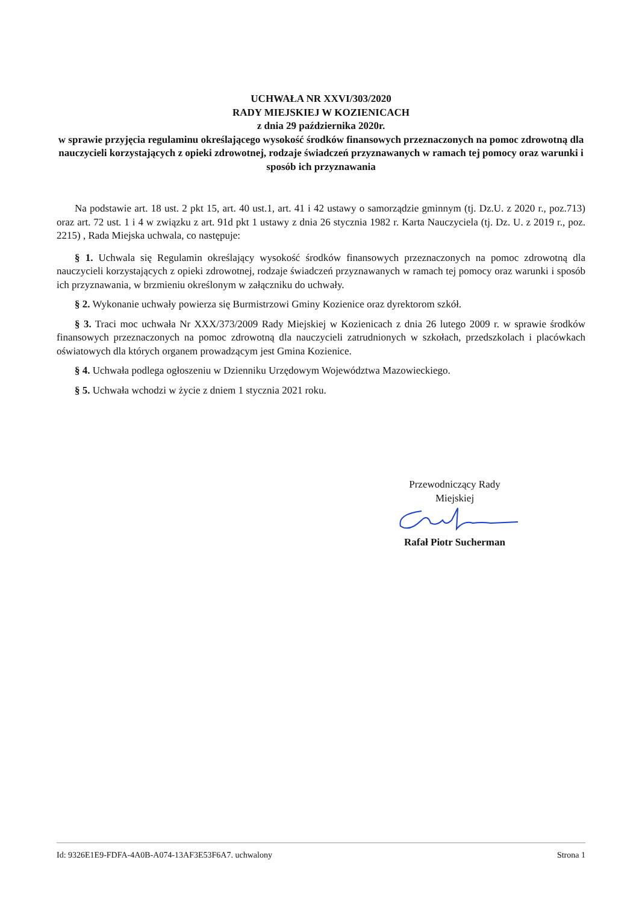UCHWAŁA NR XXVI/303/2020
RADY MIEJSKIEJ W KOZIENICACH
z dnia 29 października 2020r.
w sprawie przyjęcia regulaminu określającego wysokość środków finansowych przeznaczonych na pomoc zdrowotną dla nauczycieli korzystających z opieki zdrowotnej, rodzaje świadczeń przyznawanych w ramach tej pomocy oraz warunki i sposób ich przyznawania
Na podstawie art. 18 ust. 2 pkt 15, art. 40 ust.1, art. 41 i 42 ustawy o samorządzie gminnym (tj. Dz.U. z 2020 r., poz.713) oraz art. 72 ust. 1 i 4 w związku z art. 91d pkt 1 ustawy z dnia 26 stycznia 1982 r. Karta Nauczyciela (tj. Dz. U. z 2019 r., poz. 2215) , Rada Miejska uchwala, co następuje:
§ 1. Uchwala się Regulamin określający wysokość środków finansowych przeznaczonych na pomoc zdrowotną dla nauczycieli korzystających z opieki zdrowotnej, rodzaje świadczeń przyznawanych w ramach tej pomocy oraz warunki i sposób ich przyznawania, w brzmieniu określonym w załączniku do uchwały.
§ 2. Wykonanie uchwały powierza się Burmistrzowi Gminy Kozienice oraz dyrektorom szkół.
§ 3. Traci moc uchwała Nr XXX/373/2009 Rady Miejskiej w Kozienicach z dnia 26 lutego 2009 r. w sprawie środków finansowych przeznaczonych na pomoc zdrowotną dla nauczycieli zatrudnionych w szkołach, przedszkolach i placówkach oświatowych dla których organem prowadzącym jest Gmina Kozienice.
§ 4. Uchwała podlega ogłoszeniu w Dzienniku Urzędowym Województwa Mazowieckiego.
§ 5. Uchwała wchodzi w życie z dniem 1 stycznia 2021 roku.
Przewodniczący Rady
Miejskiej Rafał Piotr Sucherman
Id: 9326E1E9-FDFA-4A0B-A074-13AF3E53F6A7. uchwalony Strona 1